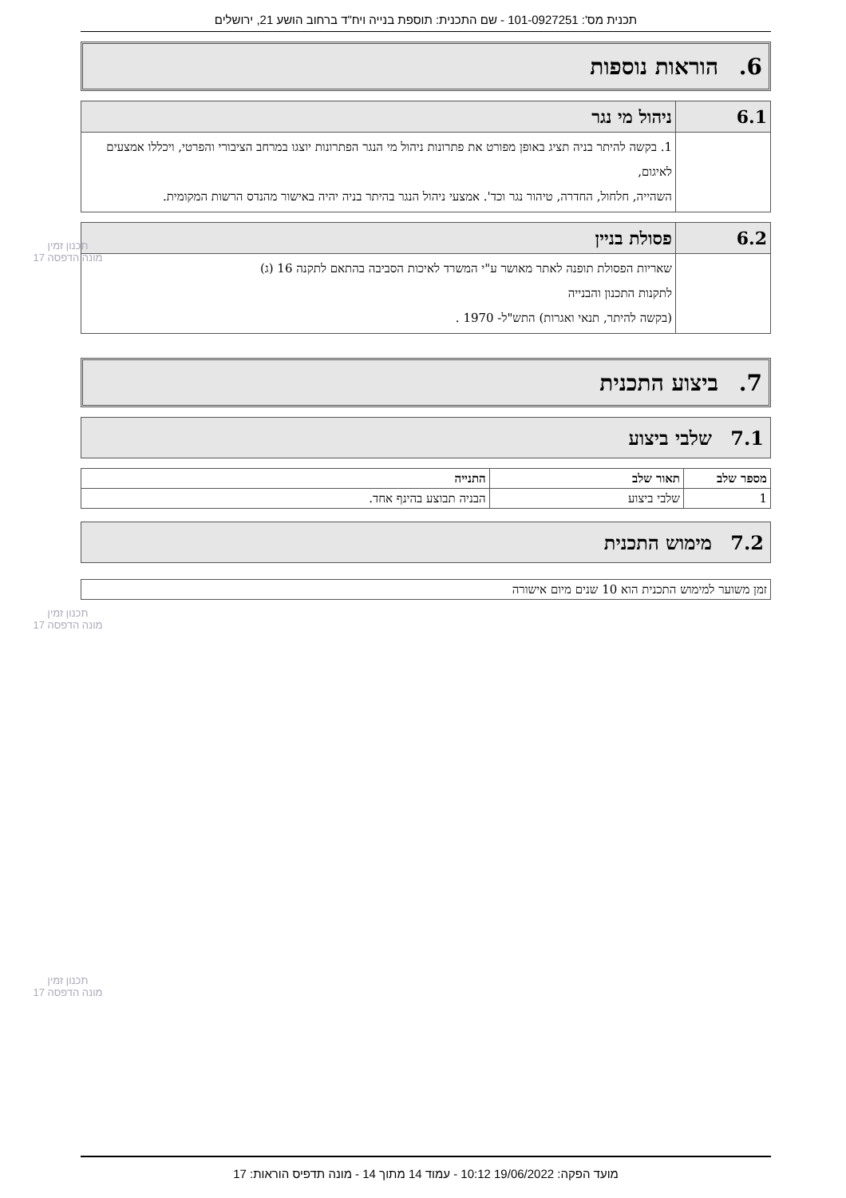תכנית מס': 101-0927251 - שם התכנית: תוספת בנייה ויח"ד ברחוב הושע 21, ירושלים
6. הוראות נוספות
| 6.1 | ניהול מי נגר |
| | 1. בקשה להיתר בניה תציג באופן מפורט את פתרונות ניהול מי הנגר הפתרונות יוצגו במרחב הציבורי והפרטי, ויכללו אמצעים לאיגום, השהייה, חלחול, החדרה, טיהור נגר וכד'. אמצעי ניהול הנגר בהיתר בניה יהיה באישור מהנדס הרשות המקומית. |
| 6.2 | פסולת בניין |
| | שאריות הפסולת תופנה לאתר מאושר ע"י המשרד לאיכות הסביבה בהתאם לתקנה 16 (ג) לתקנות התכנון והבנייה (בקשה להיתר, תנאי ואגרות) התש"ל- 1970 . |
7. ביצוע התכנית
7.1 שלבי ביצוע
| מספר שלב | תאור שלב | התנייה |
| --- | --- | --- |
| 1 | שלבי ביצוע | הבניה תבוצע בהינף אחד. |
7.2 מימוש התכנית
| זמן משוער למימוש התכנית הוא 10 שנים מיום אישורה |
תכנון זמין
מונה הדפסה 17
תכנון זמין
מונה הדפסה 17
תכנון זמין
מונה הדפסה 17
מועד הפקה: 19/06/2022 10:12 - עמוד 14 מתוך 14 - מונה תדפיס הוראות: 17